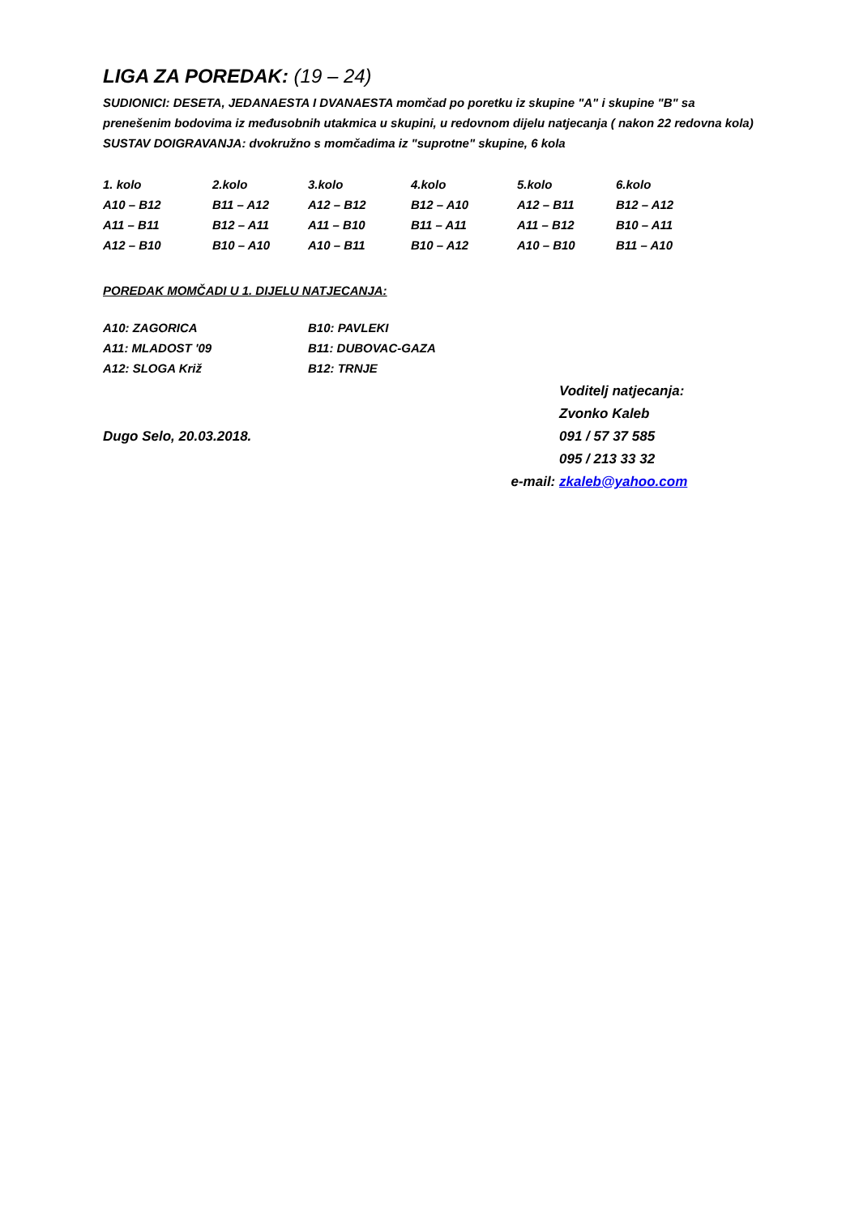LIGA ZA POREDAK: (19 – 24)
SUDIONICI: DESETA, JEDANAESTA I DVANAESTA momčad po poretku iz skupine "A" i skupine "B" sa prenešenim bodovima iz međusobnih utakmica u skupini, u redovnom dijelu natjecanja ( nakon 22 redovna kola) SUSTAV DOIGRAVANJA: dvokružno s momčadima iz "suprotne" skupine, 6 kola
| 1. kolo | 2.kolo | 3.kolo | 4.kolo | 5.kolo | 6.kolo |
| A10 – B12 | B11 – A12 | A12 – B12 | B12 – A10 | A12 – B11 | B12 – A12 |
| A11 – B11 | B12 – A11 | A11 – B10 | B11 – A11 | A11 – B12 | B10 – A11 |
| A12 – B10 | B10 – A10 | A10 – B11 | B10 – A12 | A10 – B10 | B11 – A10 |
POREDAK MOMČADI U 1. DIJELU NATJECANJA:
| A10: ZAGORICA | B10: PAVLEKI |
| A11: MLADOST '09 | B11: DUBOVAC-GAZA |
| A12: SLOGA Križ | B12: TRNJE |
| | Voditelj natjecanja: |
| | Zvonko Kaleb |
| Dugo Selo, 20.03.2018. | 091 / 57 37 585 |
| | 095 / 213 33 32 |
| e-mail: | zkaleb@yahoo.com |